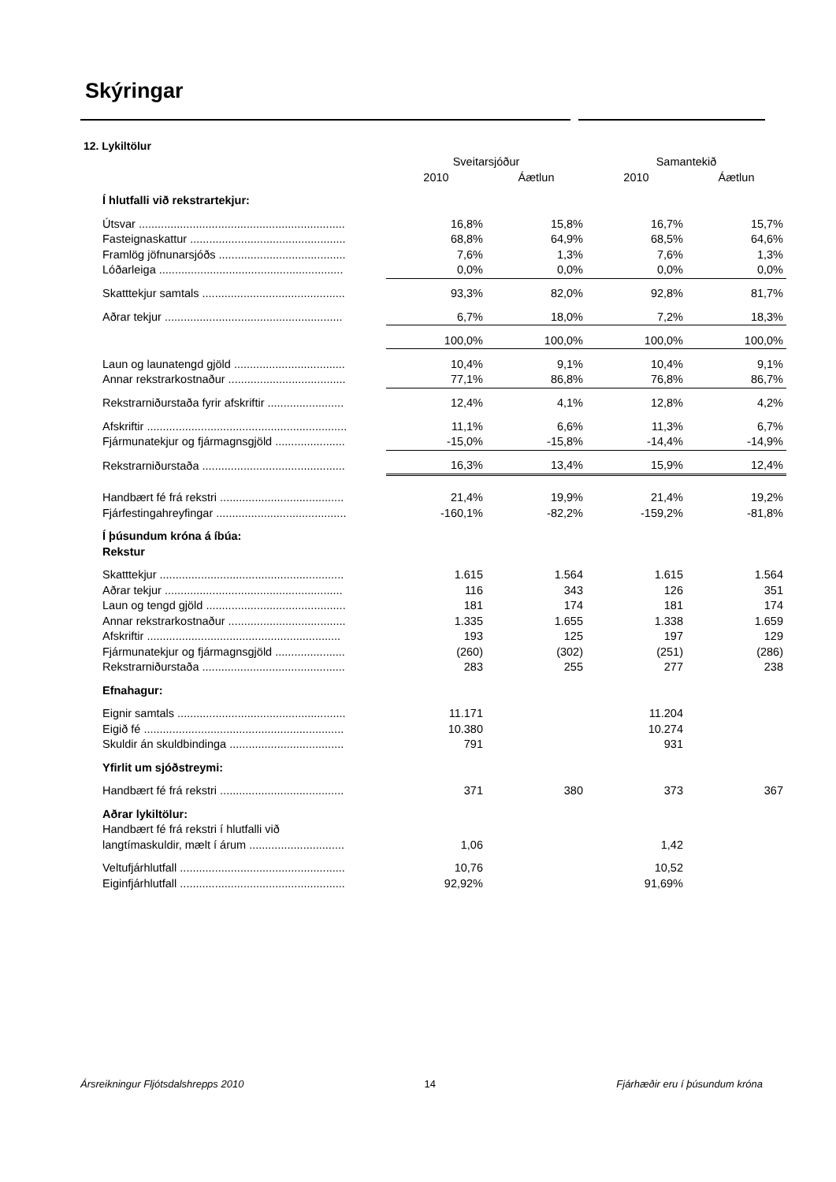Skýringar
12. Lykiltölur
| | Sveitarsjóður | | Samantekið | |
| | 2010 | Áætlun | 2010 | Áætlun |
| Í hlutfalli við rekstrartekjur: | | | | |
| Útsvar ................................................................. | 16,8% | 15,8% | 16,7% | 15,7% |
| Fasteignaskattur ................................................. | 68,8% | 64,9% | 68,5% | 64,6% |
| Framlög jöfnunarsjóðs ........................................ | 7,6% | 1,3% | 7,6% | 1,3% |
| Lóðarleiga .......................................................... | 0,0% | 0,0% | 0,0% | 0,0% |
| Skatttekjur samtals ............................................. | 93,3% | 82,0% | 92,8% | 81,7% |
| Aðrar tekjur ........................................................ | 6,7% | 18,0% | 7,2% | 18,3% |
| | 100,0% | 100,0% | 100,0% | 100,0% |
| Laun og launatengd gjöld ................................... | 10,4% | 9,1% | 10,4% | 9,1% |
| Annar rekstrarkostnaður ..................................... | 77,1% | 86,8% | 76,8% | 86,7% |
| Rekstrarniðurstaða fyrir afskriftir ........................ | 12,4% | 4,1% | 12,8% | 4,2% |
| Afskriftir ............................................................... | 11,1% | 6,6% | 11,3% | 6,7% |
| Fjármunatekjur og fjármagnsgjöld ...................... | -15,0% | -15,8% | -14,4% | -14,9% |
| Rekstrarniðurstaða ............................................. | 16,3% | 13,4% | 15,9% | 12,4% |
| Handbært fé frá rekstri ....................................... | 21,4% | 19,9% | 21,4% | 19,2% |
| Fjárfestingahreyfingar ......................................... | -160,1% | -82,2% | -159,2% | -81,8% |
| Í þúsundum króna á íbúa: | | | | |
| Rekstur | | | | |
| Skatttekjur .......................................................... | 1.615 | 1.564 | 1.615 | 1.564 |
| Aðrar tekjur ........................................................ | 116 | 343 | 126 | 351 |
| Laun og tengd gjöld ............................................ | 181 | 174 | 181 | 174 |
| Annar rekstrarkostnaður ..................................... | 1.335 | 1.655 | 1.338 | 1.659 |
| Afskriftir ............................................................. | 193 | 125 | 197 | 129 |
| Fjármunatekjur og fjármagnsgjöld ...................... | (260) | (302) | (251) | (286) |
| Rekstrarniðurstaða ............................................. | 283 | 255 | 277 | 238 |
| Efnahagur: | | | | |
| Eignir samtals ..................................................... | 11.171 | | 11.204 | |
| Eigið fé ............................................................... | 10.380 | | 10.274 | |
| Skuldir án skuldbindinga .................................... | 791 | | 931 | |
| Yfirlit um sjóðstreymi: | | | | |
| Handbært fé frá rekstri ....................................... | 371 | 380 | 373 | 367 |
| Aðrar lykiltölur: | | | | |
| Handbært fé frá rekstri í hlutfalli við | | | | |
| langtímaskuldir, mælt í árum .............................. | 1,06 | | 1,42 | |
| Veltufjárhlutfall .................................................... | 10,76 | | 10,52 | |
| Eiginfjárhlutfall .................................................... | 92,92% | | 91,69% | |
Ársreikningur Fljótsdalshrepps 2010 14 Fjárhæðir eru í þúsundum króna